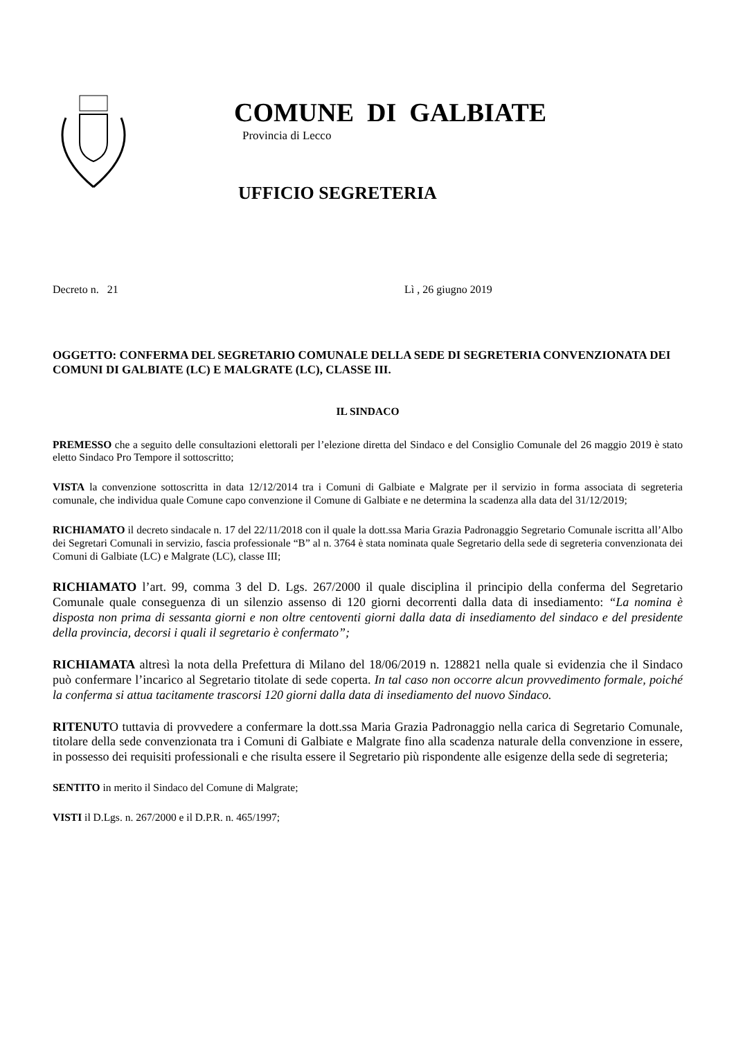COMUNE DI GALBIATE
Provincia di Lecco
UFFICIO SEGRETERIA
Decreto n. 21 Lì , 26 giugno 2019
OGGETTO: CONFERMA DEL SEGRETARIO COMUNALE DELLA SEDE DI SEGRETERIA CONVENZIONATA DEI COMUNI DI GALBIATE (LC) E MALGRATE (LC), CLASSE III.
IL SINDACO
PREMESSO che a seguito delle consultazioni elettorali per l’elezione diretta del Sindaco e del Consiglio Comunale del 26 maggio 2019 è stato eletto Sindaco Pro Tempore il sottoscritto;
VISTA la convenzione sottoscritta in data 12/12/2014 tra i Comuni di Galbiate e Malgrate per il servizio in forma associata di segreteria comunale, che individua quale Comune capo convenzione il Comune di Galbiate e ne determina la scadenza alla data del 31/12/2019;
RICHIAMATO il decreto sindacale n. 17 del 22/11/2018 con il quale la dott.ssa Maria Grazia Padronaggio Segretario Comunale iscritta all’Albo dei Segretari Comunali in servizio, fascia professionale “B” al n. 3764 è stata nominata quale Segretario della sede di segreteria convenzionata dei Comuni di Galbiate (LC) e Malgrate (LC), classe III;
RICHIAMATO l’art. 99, comma 3 del D. Lgs. 267/2000 il quale disciplina il principio della conferma del Segretario Comunale quale conseguenza di un silenzio assenso di 120 giorni decorrenti dalla data di insediamento: “La nomina è disposta non prima di sessanta giorni e non oltre centoventi giorni dalla data di insediamento del sindaco e del presidente della provincia, decorsi i quali il segretario è confermato”;
RICHIAMATA altresì la nota della Prefettura di Milano del 18/06/2019 n. 128821 nella quale si evidenzia che il Sindaco può confermare l’incarico al Segretario titolate di sede coperta. In tal caso non occorre alcun provvedimento formale, poiché la conferma si attua tacitamente trascorsi 120 giorni dalla data di insediamento del nuovo Sindaco.
RITENUTO tuttavia di provvedere a confermare la dott.ssa Maria Grazia Padronaggio nella carica di Segretario Comunale, titolare della sede convenzionata tra i Comuni di Galbiate e Malgrate fino alla scadenza naturale della convenzione in essere, in possesso dei requisiti professionali e che risulta essere il Segretario più rispondente alle esigenze della sede di segreteria;
SENTITO in merito il Sindaco del Comune di Malgrate;
VISTI il D.Lgs. n. 267/2000 e il D.P.R. n. 465/1997;